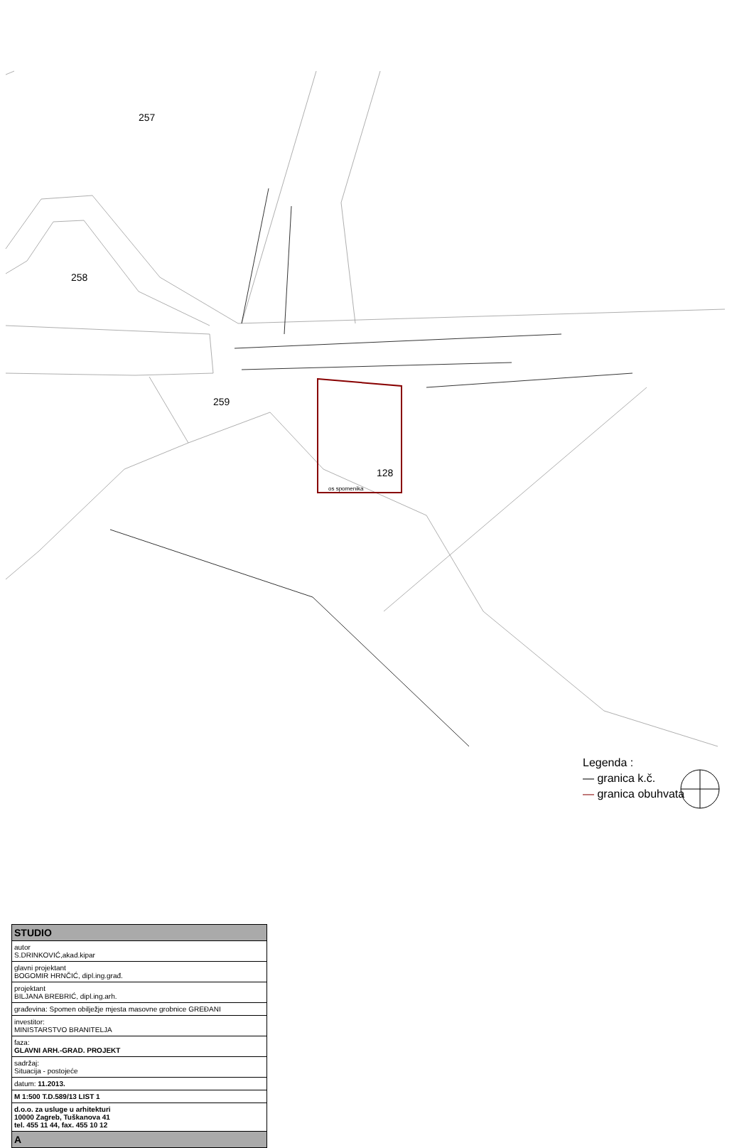257
258
259
128
os spomenika
Legenda :
— granica k.č.
— granica obuhvata
| STUDIO |
| autor S.DRINKOVIĆ,akad.kipar |
| glavni projektant BOGOMIR HRNČIĆ, dipl.ing.građ. |
| projektant BILJANA BREBRIĆ, dipl.ing.arh. |
| građevina: Spomen obilježje mjesta masovne grobnice GREĐANI |
| investitor: MINISTARSTVO BRANITELJA |
| faza: GLAVNI ARH.-GRAD. PROJEKT |
| sadržaj: Situacija - postojeće |
| datum: 11.2013. |
| M 1:500 T.D.589/13 LIST 1 |
| d.o.o. za usluge u arhitekturi 10000 Zagreb, Tuškanova 41 tel. 455 11 44, fax. 455 10 12 |
| A |